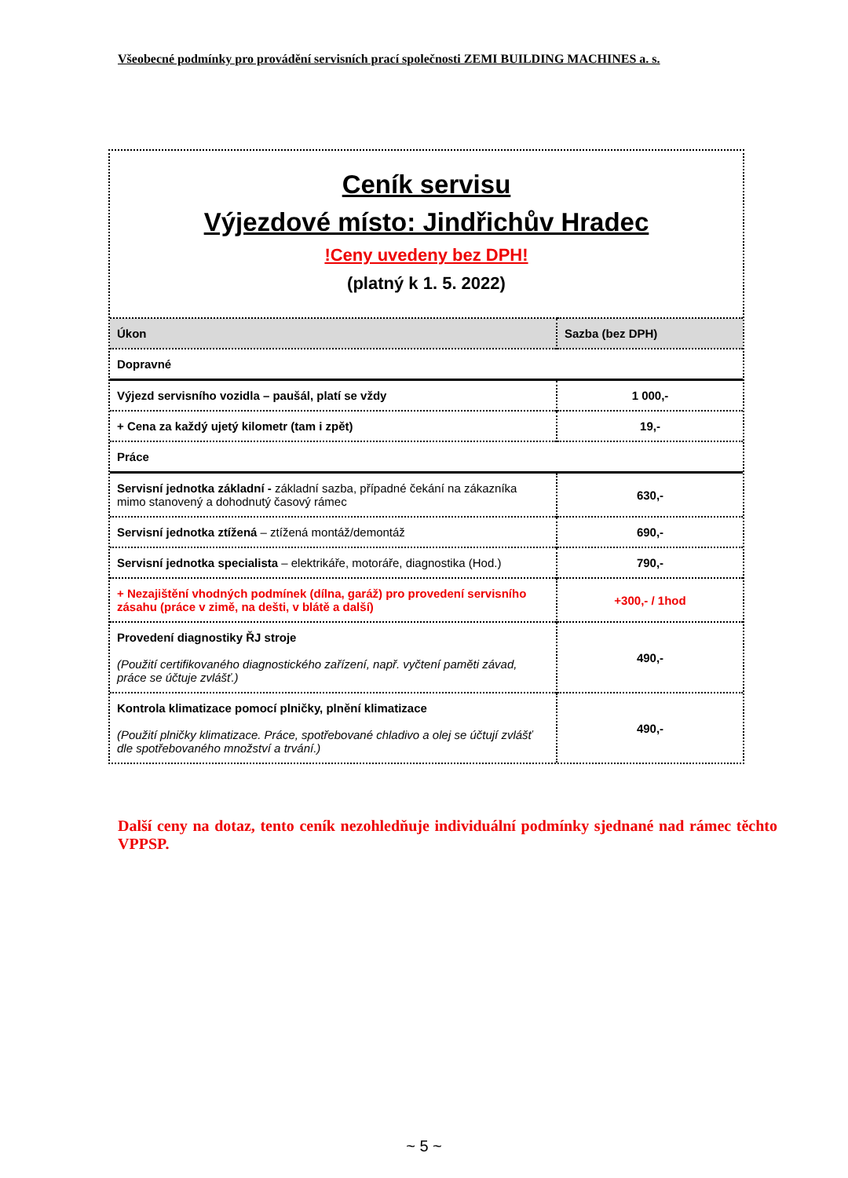Všeobecné podmínky pro provádění servisních prací společnosti ZEMI BUILDING MACHINES a. s.
Ceník servisu
Výjezdové místo: Jindřichův Hradec
!Ceny uvedeny bez DPH!
(platný k 1. 5. 2022)
| Úkon | Sazba (bez DPH) |
| --- | --- |
| Dopravné | |
| Výjezd servisního vozidla – paušál, platí se vždy | 1 000,- |
| + Cena za každý ujetý kilometr (tam i zpět) | 19,- |
| Práce | |
| Servisní jednotka základní - základní sazba, případné čekání na zákazníka mimo stanovený a dohodnutý časový rámec | 630,- |
| Servisní jednotka ztížená – ztížená montáž/demontáž | 690,- |
| Servisní jednotka specialista – elektrikáře, motoráře, diagnostika (Hod.) | 790,- |
| + Nezajištění vhodných podmínek (dílna, garáž) pro provedení servisního zásahu (práce v zimě, na dešti, v blátě a další) | +300,- / 1hod |
| Provedení diagnostiky ŘJ stroje (Použití certifikovaného diagnostického zařízení, např. vyčtení paměti závad, práce se účtuje zvlášť.) | 490,- |
| Kontrola klimatizace pomocí plničky, plnění klimatizace (Použití plničky klimatizace. Práce, spotřebované chladivo a olej se účtují zvlášť dle spotřebovaného množství a trvání.) | 490,- |
Další ceny na dotaz, tento ceník nezohledňuje individuální podmínky sjednané nad rámec těchto VPPSP.
~ 5 ~